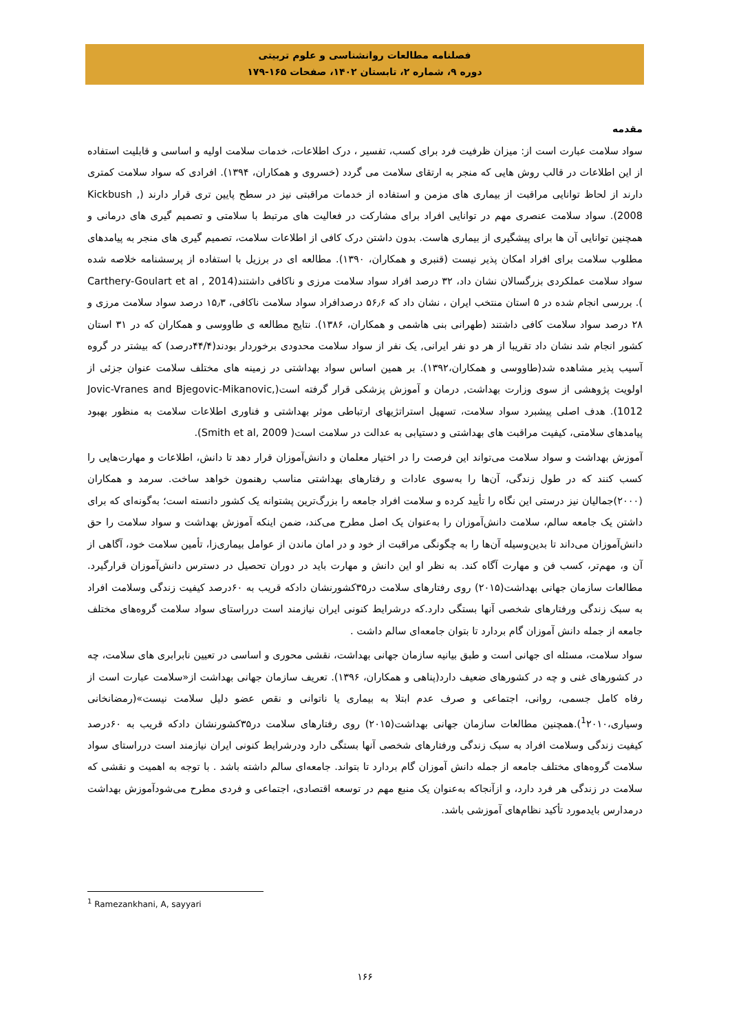فصلنامه مطالعات روانشناسی و علوم تربیتی
دوره ۹، شماره ۲، تابستان ۱۴۰۲، صفحات ۱۶۵-۱۷۹
مقدمه
سواد سلامت عبارت است از: میزان ظرفیت فرد برای کسب، تفسیر ، درک اطلاعات، خدمات سلامت اولیه و اساسی و قابلیت استفاده از این اطلاعات در قالب روش هایی که منجر به ارتقای سلامت می گردد (خسروی و همکاران، ۱۳۹۴). افرادی که سواد سلامت کمتری دارند از لحاظ توانایی مراقبت از بیماری های مزمن و استفاده از خدمات مراقبتی نیز در سطح پایین تری قرار دارند (Kickbush , 2008). سواد سلامت عنصری مهم در توانایی افراد برای مشارکت در فعالیت های مرتبط با سلامتی و تصمیم گیری های درمانی و همچنین توانایی آن ها برای پیشگیری از بیماری هاست. بدون داشتن درک کافی از اطلاعات سلامت، تصمیم گیری های منجر به پیامدهای مطلوب سلامت برای افراد امکان پذیر نیست (قنبری و همکاران، ۱۳۹۰). مطالعه ای در برزیل با استفاده از پرسشنامه خلاصه شده سواد سلامت عملکردی بزرگسالان نشان داد، ۳۲ درصد افراد سواد سلامت مرزی و ناکافی داشتند(Carthery-Goulart et al , 2014 ). بررسی انجام شده در ۵ استان منتخب ایران ، نشان داد که ۵۶٫۶ درصدافراد سواد سلامت ناکافی، ۱۵٫۳ درصد سواد سلامت مرزی و ۲۸ درصد سواد سلامت کافی داشتند (طهرانی بنی هاشمی و همکاران، ۱۳۸۶). نتایج مطالعه ی طاووسی و همکاران که در ۳۱ استان کشور انجام شد نشان داد تقریبا از هر دو نفر ایرانی, یک نفر از سواد سلامت محدودی برخوردار بودند(۴۴/۴درصد) که بیشتر در گروه آسیب پذیر مشاهده شد(طاووسی و همکاران،۱۳۹۲). بر همین اساس سواد بهداشتی در زمینه های مختلف سلامت عنوان جزئی از اولویت پژوهشی از سوی وزارت بهداشت, درمان و آموزش پزشکی قرار گرفته است(Jovic-Vranes and Bjegovic-Mikanovic, 1012). هدف اصلی پیشبرد سواد سلامت، تسهیل استراتژیهای ارتباطی موثر بهداشتی و فناوری اطلاعات سلامت به منظور بهبود پیامدهای سلامتی، کیفیت مراقبت های بهداشتی و دستیابی به عدالت در سلامت است( Smith et al, 2009).
آموزش بهداشت و سواد سلامت می‌تواند این فرصت را در اختیار معلمان و دانش‌آموزان قرار دهد تا دانش، اطلاعات و مهارت‌هایی را کسب کنند که در طول زندگی، آن‌ها را به‌سوی عادات و رفتارهای بهداشتی مناسب رهنمون خواهد ساخت. سرمد و همکاران (۲۰۰۰)جمالیان نیز درستی این نگاه را تأیید کرده و سلامت افراد جامعه را بزرگ‌ترین پشتوانه یک کشور دانسته است؛ به‌گونه‌ای که برای داشتن یک جامعه سالم، سلامت دانش‌آموزان را به‌عنوان یک اصل مطرح می‌کند، ضمن اینکه آموزش بهداشت و سواد سلامت را حق دانش‌آموزان می‌داند تا بدین‌وسیله آن‌ها را به چگونگی مراقبت از خود و در امان ماندن از عوامل بیماری‌زا، تأمین سلامت خود، آگاهی از آن و، مهم‌تر، کسب فن و مهارت آگاه کند. به نظر او این دانش و مهارت باید در دوران تحصیل در دسترس دانش‌آموزان قرارگیرد. مطالعات سازمان جهانی بهداشت(۲۰۱۵) روی رفتارهای سلامت در۳۵کشورنشان دادکه قریب به ۶۰درصد کیفیت زندگی وسلامت افراد به سبک زندگی ورفتارهای شخصی آنها بستگی دارد.که درشرایط کنونی ایران نیازمند است درراستای سواد سلامت گروه‌های مختلف جامعه از جمله دانش آموزان گام بردارد تا بتوان جامعه‌ای سالم داشت .
سواد سلامت، مسئله ای جهانی است و طبق بیانیه سازمان جهانی بهداشت، نقشی محوری و اساسی در تعیین نابرابری های سلامت، چه در کشورهای غنی و چه در کشورهای ضعیف دارد(پناهی و همکاران، ۱۳۹۶). تعریف سازمان جهانی بهداشت از«سلامت عبارت است از رفاه کامل جسمی، روانی، اجتماعی و صرف عدم ابتلا به بیماری یا ناتوانی و نقص عضو دلیل سلامت نیست»(رمضانخانی وسیاری،<sup>1</sup>۲۰۱۰).همچنین مطالعات سازمان جهانی بهداشت(۲۰۱۵) روی رفتارهای سلامت در۳۵کشورنشان دادکه قریب به ۶۰درصد کیفیت زندگی وسلامت افراد به سبک زندگی ورفتارهای شخصی آنها بستگی دارد ودرشرایط کنونی ایران نیازمند است درراستای سواد سلامت گروه‌های مختلف جامعه از جمله دانش آموزان گام بردارد تا بتواند. جامعه‌ای سالم داشته باشد . با توجه به اهمیت و نقشی که سلامت در زندگی هر فرد دارد، و ازآنجاکه به‌عنوان یک منبع مهم در توسعه اقتصادی، اجتماعی و فردی مطرح می‌شودآموزش بهداشت درمدارس بایدمورد تأکید نظام‌های آموزشی باشد.
<sup>1</sup> Ramezankhani, A, sayyari
۱۶۶